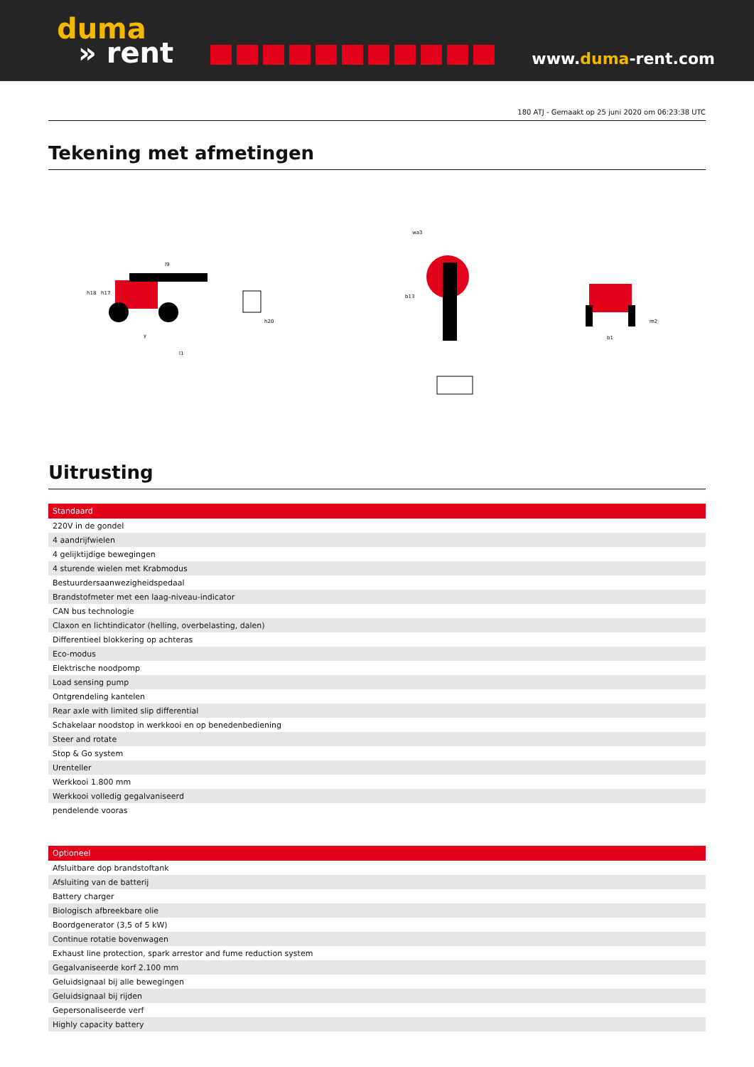duma
» rent
www.duma-rent.com
180 ATJ - Gemaakt op 25 juni 2020 om 06:23:38 UTC
Tekening met afmetingen
l9
h18
h17
h20
y
l1
wa3
b13
b1
m2
Uitrusting
| Standaard |
| --- |
| 220V in de gondel |
| 4 aandrijfwielen |
| 4 gelijktijdige bewegingen |
| 4 sturende wielen met Krabmodus |
| Bestuurdersaanwezigheidspedaal |
| Brandstofmeter met een laag-niveau-indicator |
| CAN bus technologie |
| Claxon en lichtindicator (helling, overbelasting, dalen) |
| Differentieel blokkering op achteras |
| Eco-modus |
| Elektrische noodpomp |
| Load sensing pump |
| Ontgrendeling kantelen |
| Rear axle with limited slip differential |
| Schakelaar noodstop in werkkooi en op benedenbediening |
| Steer and rotate |
| Stop & Go system |
| Urenteller |
| Werkkooi 1.800 mm |
| Werkkooi volledig gegalvaniseerd |
| pendelende vooras |
| Optioneel |
| --- |
| Afsluitbare dop brandstoftank |
| Afsluiting van de batterij |
| Battery charger |
| Biologisch afbreekbare olie |
| Boordgenerator (3,5 of 5 kW) |
| Continue rotatie bovenwagen |
| Exhaust line protection, spark arrestor and fume reduction system |
| Gegalvaniseerde korf 2.100 mm |
| Geluidsignaal bij alle bewegingen |
| Geluidsignaal bij rijden |
| Gepersonaliseerde verf |
| Highly capacity battery |